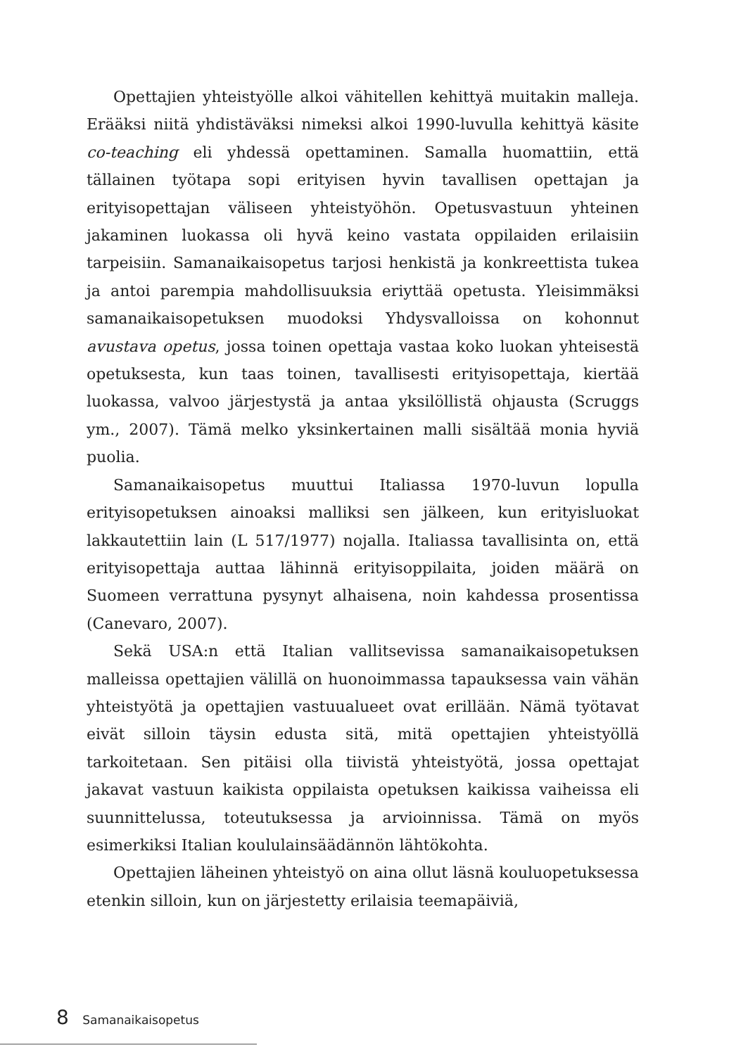Opettajien yhteistyölle alkoi vähitellen kehittyä muitakin malleja. Erääksi niitä yhdistäväksi nimeksi alkoi 1990-luvulla kehittyä käsite co-teaching eli yhdessä opettaminen. Samalla huomattiin, että tällainen työtapa sopi erityisen hyvin tavallisen opettajan ja erityisopettajan väliseen yhteistyöhön. Opetusvastuun yhteinen jakaminen luokassa oli hyvä keino vastata oppilaiden erilaisiin tarpeisiin. Samanaikaisopetus tarjosi henkistä ja konkreettista tukea ja antoi parempia mahdollisuuksia eriyttää opetusta. Yleisimmäksi samanaikaisopetuksen muodoksi Yhdysvalloissa on kohonnut avustava opetus, jossa toinen opettaja vastaa koko luokan yhteisestä opetuksesta, kun taas toinen, tavallisesti erityisopettaja, kiertää luokassa, valvoo järjestystä ja antaa yksilöllistä ohjausta (Scruggs ym., 2007). Tämä melko yksinkertainen malli sisältää monia hyviä puolia.
Samanaikaisopetus muuttui Italiassa 1970-luvun lopulla erityisopetuksen ainoaksi malliksi sen jälkeen, kun erityisluokat lakkautettiin lain (L 517/1977) nojalla. Italiassa tavallisinta on, että erityisopettaja auttaa lähinnä erityisoppilaita, joiden määrä on Suomeen verrattuna pysynyt alhaisena, noin kahdessa prosentissa (Canevaro, 2007).
Sekä USA:n että Italian vallitsevissa samanaikaisopetuksen malleissa opettajien välillä on huonoimmassa tapauksessa vain vähän yhteistyötä ja opettajien vastuualueet ovat erillään. Nämä työtavat eivät silloin täysin edusta sitä, mitä opettajien yhteistyöllä tarkoitetaan. Sen pitäisi olla tiivistä yhteistyötä, jossa opettajat jakavat vastuun kaikista oppilaista opetuksen kaikissa vaiheissa eli suunnittelussa, toteutuksessa ja arvioinnissa. Tämä on myös esimerkiksi Italian koululainsäädännön lähtökohta.
Opettajien läheinen yhteistyö on aina ollut läsnä kouluopetuksessa etenkin silloin, kun on järjestetty erilaisia teemapäiviä,
8 Samanaikaisopetus